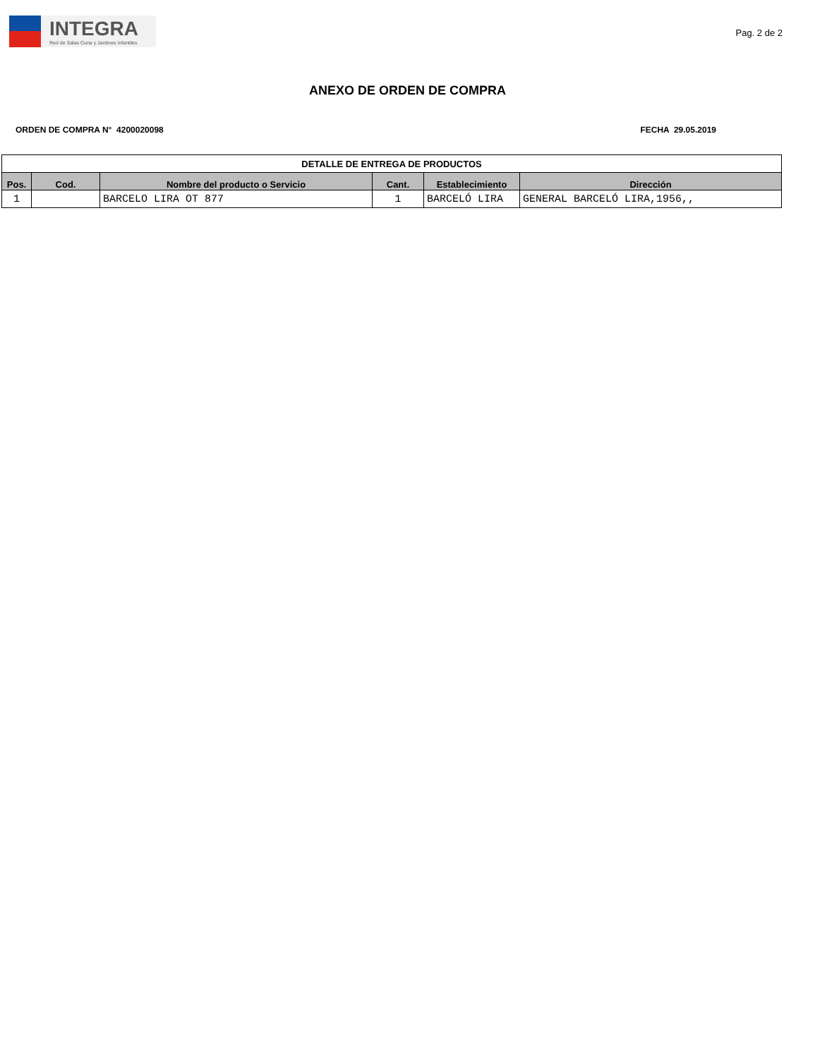INTEGRA
Red de Salas Cuna y Jardines Infantiles
Pag. 2 de 2
ANEXO DE ORDEN DE COMPRA
ORDEN DE COMPRA N° 4200020098 FECHA 29.05.2019
| DETALLE DE ENTREGA DE PRODUCTOS | | | | | |
| --- | --- | --- | --- | --- | --- |
| Pos. | Cod. | Nombre del producto o Servicio | Cant. | Establecimiento | Dirección |
| 1 | | BARCELO LIRA OT 877 | 1 | BARCELÓ LIRA | GENERAL BARCELÓ LIRA,1956,, |